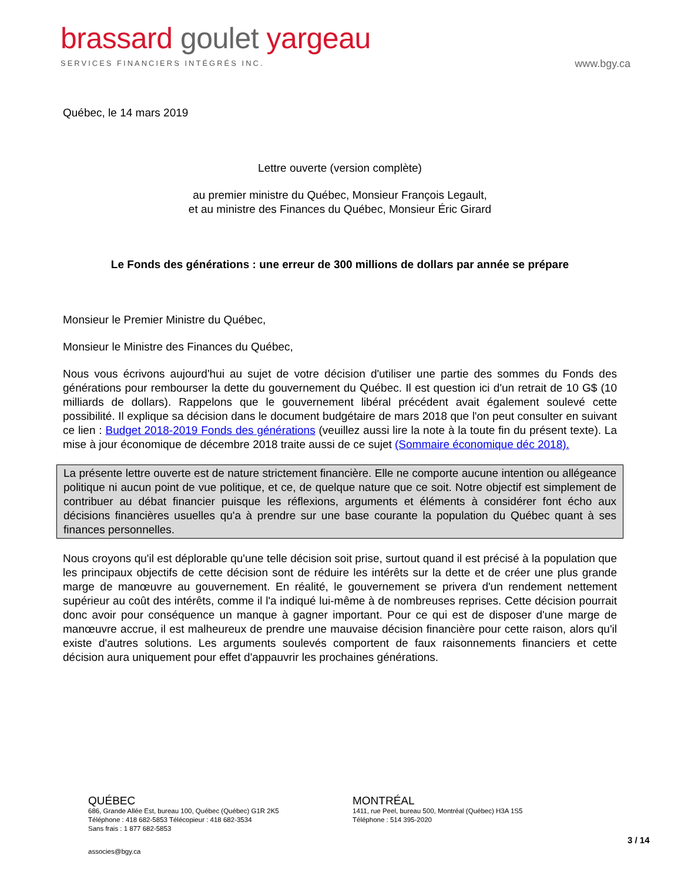brassard goulet yargeau
SERVICES FINANCIERS INTÉGRÉS INC.
www.bgy.ca
Québec, le 14 mars 2019
Lettre ouverte (version complète)
au premier ministre du Québec, Monsieur François Legault,
et au ministre des Finances du Québec, Monsieur Éric Girard
Le Fonds des générations : une erreur de 300 millions de dollars par année se prépare
Monsieur le Premier Ministre du Québec,
Monsieur le Ministre des Finances du Québec,
Nous vous écrivons aujourd'hui au sujet de votre décision d'utiliser une partie des sommes du Fonds des générations pour rembourser la dette du gouvernement du Québec. Il est question ici d'un retrait de 10 G$ (10 milliards de dollars). Rappelons que le gouvernement libéral précédent avait également soulevé cette possibilité. Il explique sa décision dans le document budgétaire de mars 2018 que l'on peut consulter en suivant ce lien : Budget 2018-2019 Fonds des générations (veuillez aussi lire la note à la toute fin du présent texte). La mise à jour économique de décembre 2018 traite aussi de ce sujet (Sommaire économique déc 2018).
La présente lettre ouverte est de nature strictement financière. Elle ne comporte aucune intention ou allégeance politique ni aucun point de vue politique, et ce, de quelque nature que ce soit. Notre objectif est simplement de contribuer au débat financier puisque les réflexions, arguments et éléments à considérer font écho aux décisions financières usuelles qu'a à prendre sur une base courante la population du Québec quant à ses finances personnelles.
Nous croyons qu'il est déplorable qu'une telle décision soit prise, surtout quand il est précisé à la population que les principaux objectifs de cette décision sont de réduire les intérêts sur la dette et de créer une plus grande marge de manœuvre au gouvernement. En réalité, le gouvernement se privera d'un rendement nettement supérieur au coût des intérêts, comme il l'a indiqué lui-même à de nombreuses reprises. Cette décision pourrait donc avoir pour conséquence un manque à gagner important. Pour ce qui est de disposer d'une marge de manœuvre accrue, il est malheureux de prendre une mauvaise décision financière pour cette raison, alors qu'il existe d'autres solutions. Les arguments soulevés comportent de faux raisonnements financiers et cette décision aura uniquement pour effet d'appauvrir les prochaines générations.
QUÉBEC
686, Grande Allée Est, bureau 100, Québec (Québec) G1R 2K5
Téléphone : 418 682-5853 Télécopieur : 418 682-3534
Sans frais : 1 877 682-5853
MONTRÉAL
1411, rue Peel, bureau 500, Montréal (Québec) H3A 1S5
Téléphone : 514 395-2020
3 / 14
associes@bgy.ca